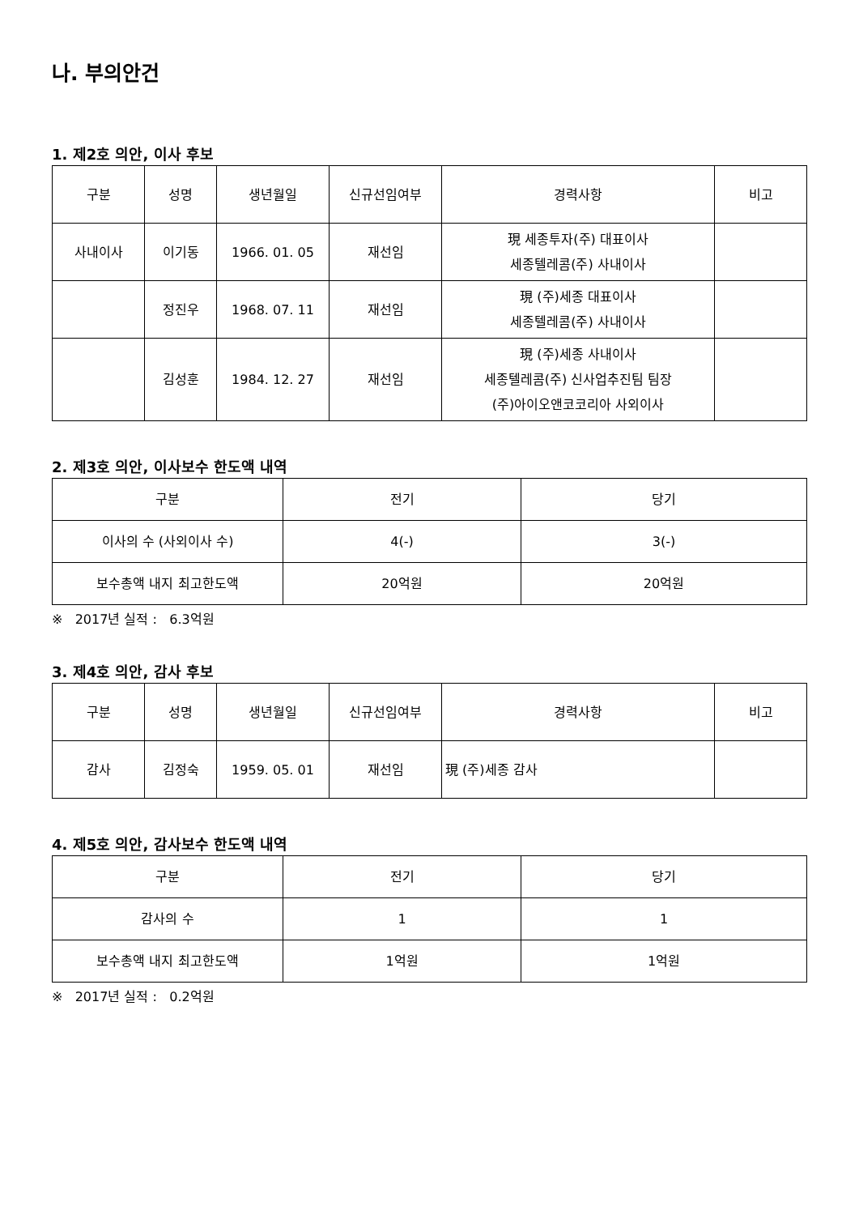나. 부의안건
1. 제2호 의안, 이사 후보
| 구분 | 성명 | 생년월일 | 신규선임여부 | 경력사항 | 비고 |
| --- | --- | --- | --- | --- | --- |
| 사내이사 | 이기동 | 1966. 01. 05 | 재선임 | 現 세종투자(주) 대표이사 세종텔레콤(주) 사내이사 | |
| | 정진우 | 1968. 07. 11 | 재선임 | 現 (주)세종 대표이사 세종텔레콤(주) 사내이사 | |
| | 김성훈 | 1984. 12. 27 | 재선임 | 現 (주)세종 사내이사 세종텔레콤(주) 신사업추진팀 팀장 (주)아이오앤코코리아 사외이사 | |
2. 제3호 의안, 이사보수 한도액 내역
| 구분 | 전기 | 당기 |
| --- | --- | --- |
| 이사의 수 (사외이사 수) | 4(-) | 3(-) |
| 보수총액 내지 최고한도액 | 20억원 | 20억원 |
※ 2017년 실적 : 6.3억원
3. 제4호 의안, 감사 후보
| 구분 | 성명 | 생년월일 | 신규선임여부 | 경력사항 | 비고 |
| --- | --- | --- | --- | --- | --- |
| 감사 | 김정숙 | 1959. 05. 01 | 재선임 | 現 (주)세종 감사 | |
4. 제5호 의안, 감사보수 한도액 내역
| 구분 | 전기 | 당기 |
| --- | --- | --- |
| 감사의 수 | 1 | 1 |
| 보수총액 내지 최고한도액 | 1억원 | 1억원 |
※ 2017년 실적 : 0.2억원